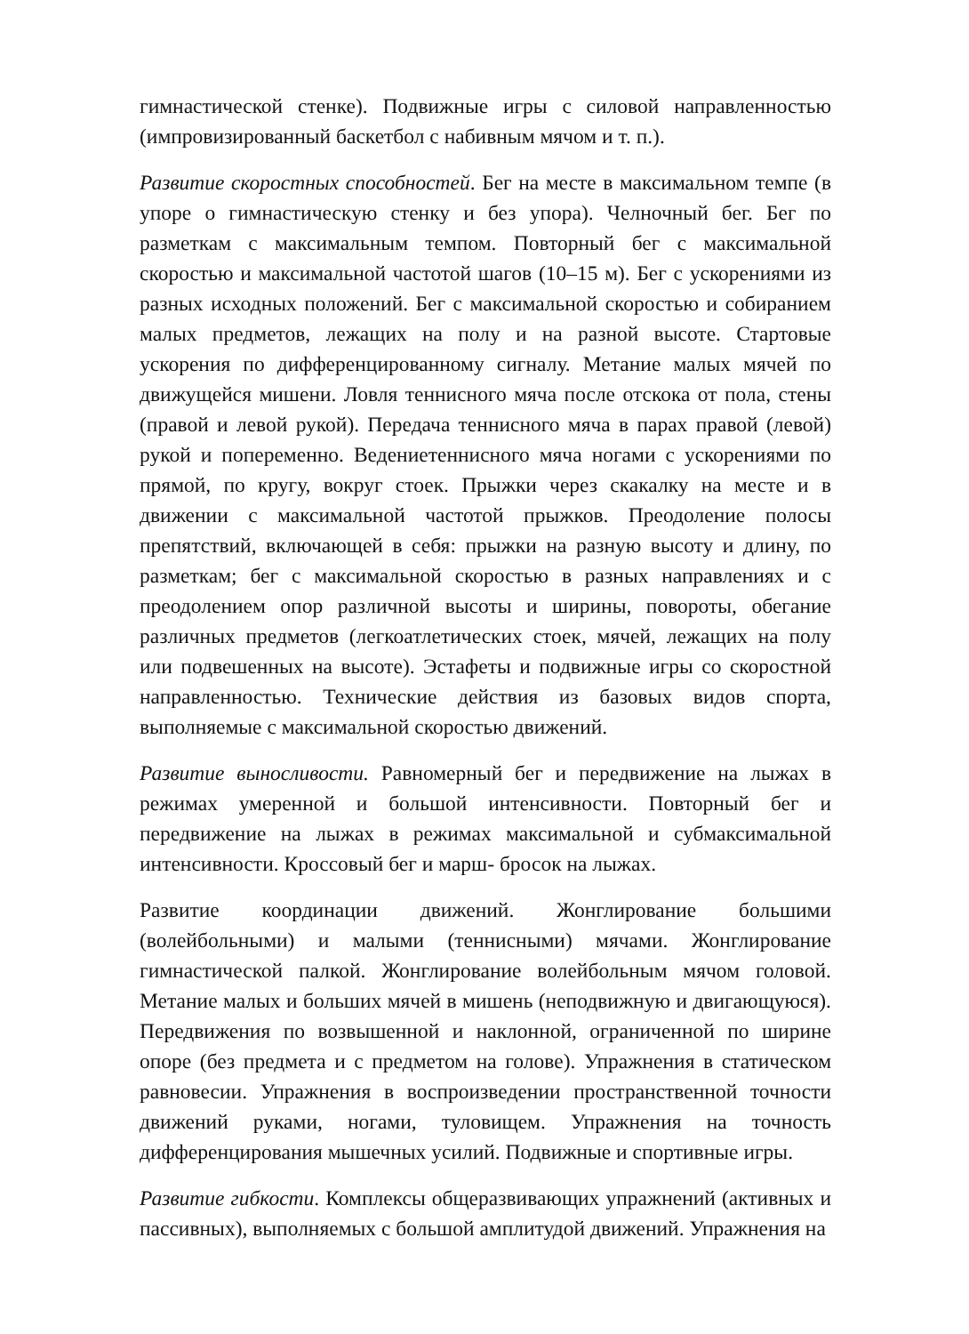гимнастической стенке). Подвижные игры с силовой направленностью (импровизированный баскетбол с набивным мячом и т. п.).
Развитие скоростных способностей. Бег на месте в максимальном темпе (в упоре о гимнастическую стенку и без упора). Челночный бег. Бег по разметкам с максимальным темпом. Повторный бег с максимальной скоростью и максимальной частотой шагов (10–15 м). Бег с ускорениями из разных исходных положений. Бег с максимальной скоростью и собиранием малых предметов, лежащих на полу и на разной высоте. Стартовые ускорения по дифференцированному сигналу. Метание малых мячей по движущейся мишени. Ловля теннисного мяча после отскока от пола, стены (правой и левой рукой). Передача теннисного мяча в парах правой (левой) рукой и попеременно. Ведениетеннисного мяча ногами с ускорениями по прямой, по кругу, вокруг стоек. Прыжки через скакалку на месте и в движении с максимальной частотой прыжков. Преодоление полосы препятствий, включающей в себя: прыжки на разную высоту и длину, по разметкам; бег с максимальной скоростью в разных направлениях и с преодолением опор различной высоты и ширины, повороты, обегание различных предметов (легкоатлетических стоек, мячей, лежащих на полу или подвешенных на высоте). Эстафеты и подвижные игры со скоростной направленностью. Технические действия из базовых видов спорта, выполняемые с максимальной скоростью движений.
Развитие выносливости. Равномерный бег и передвижение на лыжах в режимах умеренной и большой интенсивности. Повторный бег и передвижение на лыжах в режимах максимальной и субмаксимальной интенсивности. Кроссовый бег и марш- бросок на лыжах.
Развитие координации движений. Жонглирование большими (волейбольными) и малыми (теннисными) мячами. Жонглирование гимнастической палкой. Жонглирование волейбольным мячом головой. Метание малых и больших мячей в мишень (неподвижную и двигающуюся). Передвижения по возвышенной и наклонной, ограниченной по ширине опоре (без предмета и с предметом на голове). Упражнения в статическом равновесии. Упражнения в воспроизведении пространственной точности движений руками, ногами, туловищем. Упражнения на точность дифференцирования мышечных усилий. Подвижные и спортивные игры.
Развитие гибкости. Комплексы общеразвивающих упражнений (активных и пассивных), выполняемых с большой амплитудой движений. Упражнения на